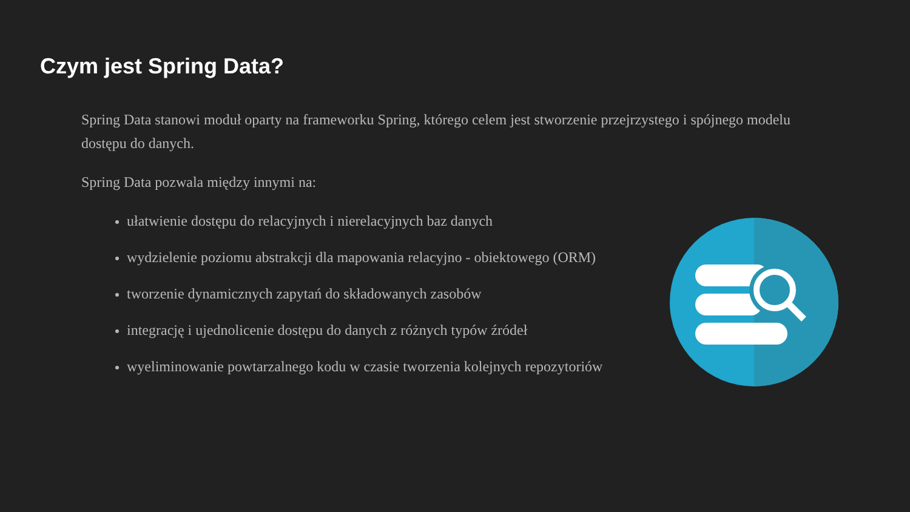Czym jest Spring Data?
Spring Data stanowi moduł oparty na frameworku Spring, którego celem jest stworzenie przejrzystego i spójnego modelu dostępu do danych.
Spring Data pozwala między innymi na:
ułatwienie dostępu do relacyjnych i nierelacyjnych baz danych
wydzielenie poziomu abstrakcji dla mapowania relacyjno - obiektowego (ORM)
tworzenie dynamicznych zapytań do składowanych zasobów
integrację i ujednolicenie dostępu do danych z różnych typów źródeł
wyeliminowanie powtarzalnego kodu w czasie tworzenia kolejnych repozytoriów